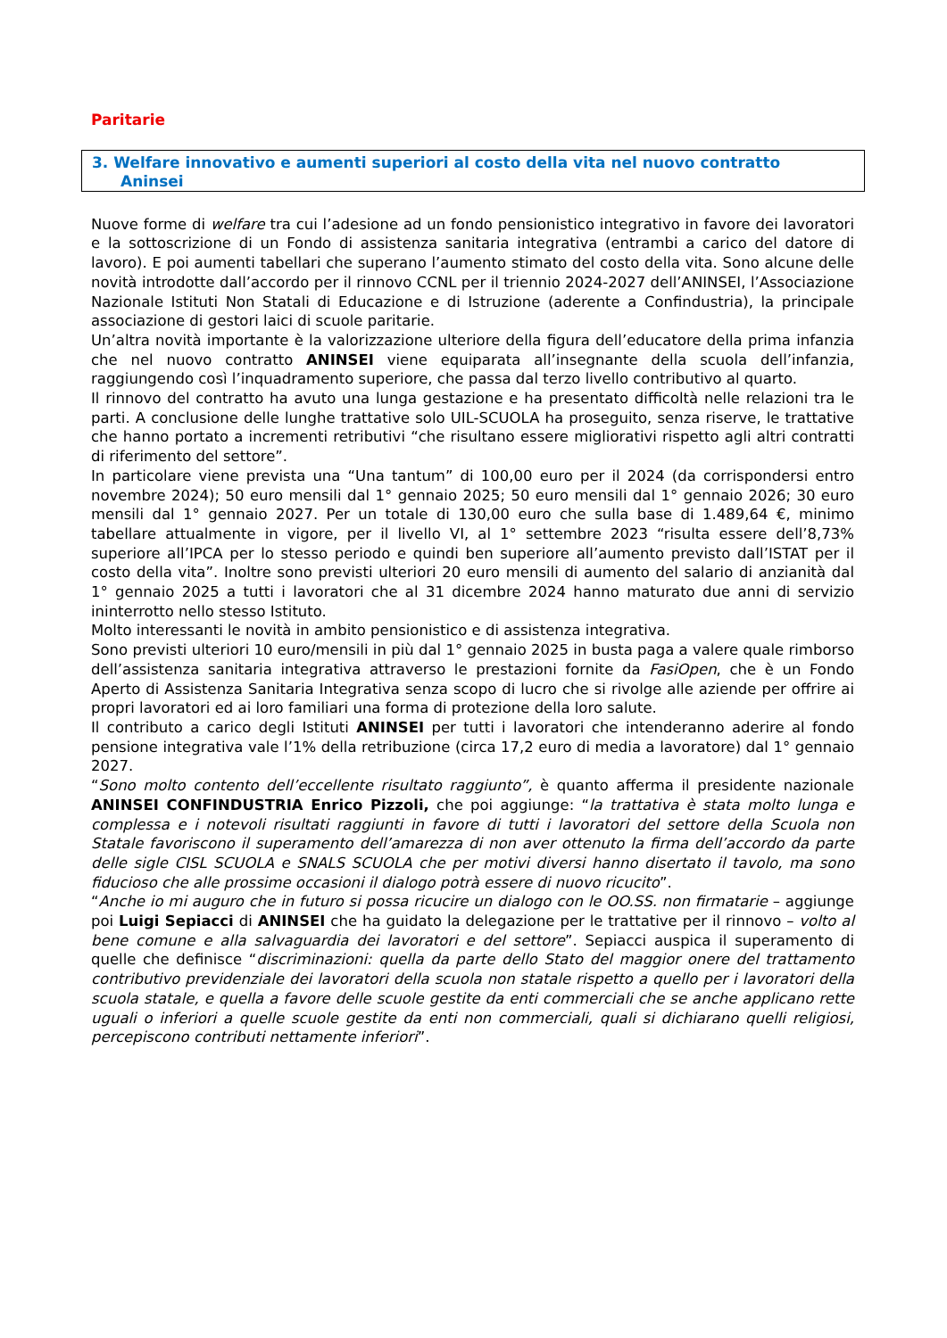Paritarie
3. Welfare innovativo e aumenti superiori al costo della vita nel nuovo contratto
Aninsei
Nuove forme di welfare tra cui l’adesione ad un fondo pensionistico integrativo in favore dei lavoratori e la sottoscrizione di un Fondo di assistenza sanitaria integrativa (entrambi a carico del datore di lavoro). E poi aumenti tabellari che superano l’aumento stimato del costo della vita. Sono alcune delle novità introdotte dall’accordo per il rinnovo CCNL per il triennio 2024-2027 dell’ANINSEI, l’Associazione Nazionale Istituti Non Statali di Educazione e di Istruzione (aderente a Confindustria), la principale associazione di gestori laici di scuole paritarie.
Un’altra novità importante è la valorizzazione ulteriore della figura dell’educatore della prima infanzia che nel nuovo contratto ANINSEI viene equiparata all’insegnante della scuola dell’infanzia, raggiungendo così l’inquadramento superiore, che passa dal terzo livello contributivo al quarto.
Il rinnovo del contratto ha avuto una lunga gestazione e ha presentato difficoltà nelle relazioni tra le parti. A conclusione delle lunghe trattative solo UIL-SCUOLA ha proseguito, senza riserve, le trattative che hanno portato a incrementi retributivi “che risultano essere migliorativi rispetto agli altri contratti di riferimento del settore”.
In particolare viene prevista una “Una tantum” di 100,00 euro per il 2024 (da corrispondersi entro novembre 2024); 50 euro mensili dal 1° gennaio 2025; 50 euro mensili dal 1° gennaio 2026; 30 euro mensili dal 1° gennaio 2027. Per un totale di 130,00 euro che sulla base di 1.489,64 €, minimo tabellare attualmente in vigore, per il livello VI, al 1° settembre 2023 “risulta essere dell’8,73% superiore all’IPCA per lo stesso periodo e quindi ben superiore all’aumento previsto dall’ISTAT per il costo della vita”. Inoltre sono previsti ulteriori 20 euro mensili di aumento del salario di anzianità dal 1° gennaio 2025 a tutti i lavoratori che al 31 dicembre 2024 hanno maturato due anni di servizio ininterrotto nello stesso Istituto.
Molto interessanti le novità in ambito pensionistico e di assistenza integrativa.
Sono previsti ulteriori 10 euro/mensili in più dal 1° gennaio 2025 in busta paga a valere quale rimborso dell’assistenza sanitaria integrativa attraverso le prestazioni fornite da FasiOpen, che è un Fondo Aperto di Assistenza Sanitaria Integrativa senza scopo di lucro che si rivolge alle aziende per offrire ai propri lavoratori ed ai loro familiari una forma di protezione della loro salute.
Il contributo a carico degli Istituti ANINSEI per tutti i lavoratori che intenderanno aderire al fondo pensione integrativa vale l’1% della retribuzione (circa 17,2 euro di media a lavoratore) dal 1° gennaio 2027.
“Sono molto contento dell’eccellente risultato raggiunto”, è quanto afferma il presidente nazionale ANINSEI CONFINDUSTRIA Enrico Pizzoli, che poi aggiunge: “la trattativa è stata molto lunga e complessa e i notevoli risultati raggiunti in favore di tutti i lavoratori del settore della Scuola non Statale favoriscono il superamento dell’amarezza di non aver ottenuto la firma dell’accordo da parte delle sigle CISL SCUOLA e SNALS SCUOLA che per motivi diversi hanno disertato il tavolo, ma sono fiducioso che alle prossime occasioni il dialogo potrà essere di nuovo ricucito”.
“Anche io mi auguro che in futuro si possa ricucire un dialogo con le OO.SS. non firmatarie – aggiunge poi Luigi Sepiacci di ANINSEI che ha guidato la delegazione per le trattative per il rinnovo – volto al bene comune e alla salvaguardia dei lavoratori e del settore”. Sepiacci auspica il superamento di quelle che definisce “discriminazioni: quella da parte dello Stato del maggior onere del trattamento contributivo previdenziale dei lavoratori della scuola non statale rispetto a quello per i lavoratori della scuola statale, e quella a favore delle scuole gestite da enti commerciali che se anche applicano rette uguali o inferiori a quelle scuole gestite da enti non commerciali, quali si dichiarano quelli religiosi, percepiscono contributi nettamente inferiori”.